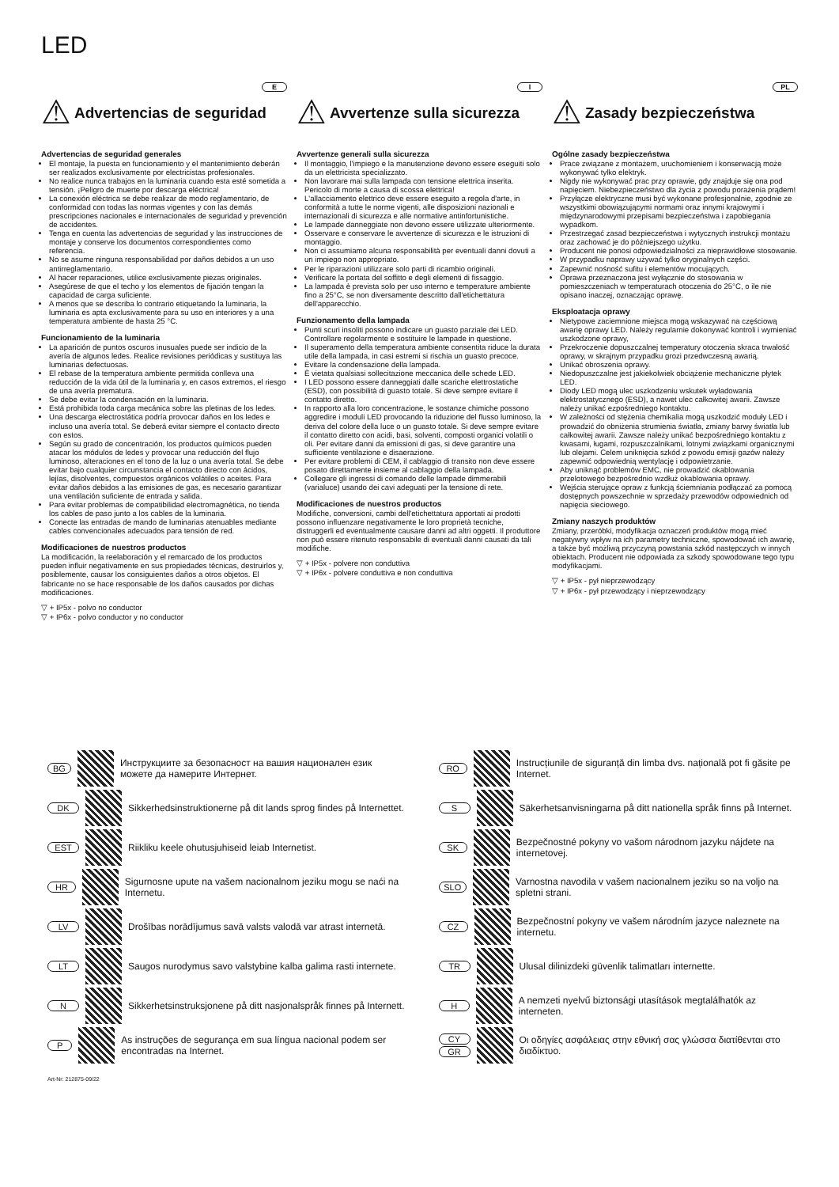LED
E
⚠ Advertencias de seguridad
Advertencias de seguridad generales
El montaje, la puesta en funcionamiento y el mantenimiento deberán ser realizados exclusivamente por electricistas profesionales.
No realice nunca trabajos en la luminaria cuando esta esté sometida a tensión. ¡Peligro de muerte por descarga eléctrica!
La conexión eléctrica se debe realizar de modo reglamentario, de conformidad con todas las normas vigentes y con las demás prescripciones nacionales e internacionales de seguridad y prevención de accidentes.
Tenga en cuenta las advertencias de seguridad y las instrucciones de montaje y conserve los documentos correspondientes como referencia.
No se asume ninguna responsabilidad por daños debidos a un uso antirreglamentario.
Al hacer reparaciones, utilice exclusivamente piezas originales.
Asegúrese de que el techo y los elementos de fijación tengan la capacidad de carga suficiente.
A menos que se describa lo contrario etiquetando la luminaria, la luminaria es apta exclusivamente para su uso en interiores y a una temperatura ambiente de hasta 25 °C.
Funcionamiento de la luminaria
La aparición de puntos oscuros inusuales puede ser indicio de la avería de algunos ledes. Realice revisiones periódicas y sustituya las luminarias defectuosas.
El rebase de la temperatura ambiente permitida conlleva una reducción de la vida útil de la luminaria y, en casos extremos, el riesgo de una avería prematura.
Se debe evitar la condensación en la luminaria.
Está prohibida toda carga mecánica sobre las pletinas de los ledes.
Una descarga electrostática podría provocar daños en los ledes e incluso una avería total. Se deberá evitar siempre el contacto directo con estos.
Según su grado de concentración, los productos químicos pueden atacar los módulos de ledes y provocar una reducción del flujo luminoso, alteraciones en el tono de la luz o una avería total. Se debe evitar bajo cualquier circunstancia el contacto directo con ácidos, lejías, disolventes, compuestos orgánicos volátiles o aceites. Para evitar daños debidos a las emisiones de gas, es necesario garantizar una ventilación suficiente de entrada y salida.
Para evitar problemas de compatibilidad electromagnética, no tienda los cables de paso junto a los cables de la luminaria.
Conecte las entradas de mando de luminarias atenuables mediante cables convencionales adecuados para tensión de red.
Modificaciones de nuestros productos
La modificación, la reelaboración y el remarcado de los productos pueden influir negativamente en sus propiedades técnicas, destruirlos y, posiblemente, causar los consiguientes daños a otros objetos. El fabricante no se hace responsable de los daños causados por dichas modificaciones.
▽ + IP5x - polvo no conductor
▽ + IP6x - polvo conductor y no conductor
I
⚠ Avvertenze sulla sicurezza
Avvertenze generali sulla sicurezza
Il montaggio, l'impiego e la manutenzione devono essere eseguiti solo da un elettricista specializzato.
Non lavorare mai sulla lampada con tensione elettrica inserita. Pericolo di morte a causa di scossa elettrica!
L'allacciamento elettrico deve essere eseguito a regola d'arte, in conformità a tutte le norme vigenti, alle disposizioni nazionali e internazionali di sicurezza e alle normative antinfortunistiche.
Le lampade danneggiate non devono essere utilizzate ulteriormente.
Osservare e conservare le avvertenze di sicurezza e le istruzioni di montaggio.
Non ci assumiamo alcuna responsabilità per eventuali danni dovuti a un impiego non appropriato.
Per le riparazioni utilizzare solo parti di ricambio originali.
Verificare la portata del soffitto e degli elementi di fissaggio.
La lampada è prevista solo per uso interno e temperature ambiente fino a 25°C, se non diversamente descritto dall'etichettatura dell'apparecchio.
Funzionamento della lampada
Punti scuri insoliti possono indicare un guasto parziale dei LED. Controllare regolarmente e sostituire le lampade in questione.
Il superamento della temperatura ambiente consentita riduce la durata utile della lampada, in casi estremi si rischia un guasto precoce.
Evitare la condensazione della lampada.
È vietata qualsiasi sollecitazione meccanica delle schede LED.
I LED possono essere danneggiati dalle scariche elettrostatiche (ESD), con possibilità di guasto totale. Si deve sempre evitare il contatto diretto.
In rapporto alla loro concentrazione, le sostanze chimiche possono aggredire i moduli LED provocando la riduzione del flusso luminoso, la deriva del colore della luce o un guasto totale. Si deve sempre evitare il contatto diretto con acidi, basi, solventi, composti organici volatili o oli. Per evitare danni da emissioni di gas, si deve garantire una sufficiente ventilazione e disaerazione.
Per evitare problemi di CEM, il cablaggio di transito non deve essere posato direttamente insieme al cablaggio della lampada.
Collegare gli ingressi di comando delle lampade dimmerabili (varialuce) usando dei cavi adeguati per la tensione di rete.
Modificaciones de nuestros productos
Modifiche, conversioni, cambi dell'etichettatura apportati ai prodotti possono influenzare negativamente le loro proprietà tecniche, distruggerli ed eventualmente causare danni ad altri oggetti. Il produttore non può essere ritenuto responsabile di eventuali danni causati da tali modifiche.
▽ + IP5x - polvere non conduttiva
▽ + IP6x - polvere conduttiva e non conduttiva
PL
⚠ Zasady bezpieczeństwa
Ogólne zasady bezpieczeństwa
Prace związane z montażem, uruchomieniem i konserwacją może wykonywać tylko elektryk.
Nigdy nie wykonywać prac przy oprawie, gdy znajduje się ona pod napięciem. Niebezpieczeństwo dla życia z powodu porażenia prądem!
Przyłącze elektryczne musi być wykonane profesjonalnie, zgodnie ze wszystkimi obowiązującymi normami oraz innymi krajowymi i międzynarodowymi przepisami bezpieczeństwa i zapobiegania wypadkom.
Przestrzegać zasad bezpieczeństwa i wytycznych instrukcji montażu oraz zachować je do późniejszego użytku.
Producent nie ponosi odpowiedzialności za nieprawidłowe stosowanie.
W przypadku naprawy używać tylko oryginalnych części.
Zapewnić nośność sufitu i elementów mocujących.
Oprawa przeznaczona jest wyłącznie do stosowania w pomieszczeniach w temperaturach otoczenia do 25°C, o ile nie opisano inaczej, oznaczając oprawę.
Eksploatacja oprawy
Nietypowe zaciemnione miejsca mogą wskazywać na częściową awarię oprawy LED. Należy regularnie dokonywać kontroli i wymieniać uszkodzone oprawy,
Przekroczenie dopuszczalnej temperatury otoczenia skraca trwałość oprawy, w skrajnym przypadku grozi przedwczesną awarią.
Unikać obroszenia oprawy.
Niedopuszczalne jest jakiekolwiek obciążenie mechaniczne płytek LED.
Diody LED mogą ulec uszkodzeniu wskutek wyładowania elektrostatycznego (ESD), a nawet ulec całkowitej awarii. Zawsze należy unikać ezpośredniego kontaktu.
W zależności od stężenia chemikalia mogą uszkodzić moduły LED i prowadzić do obniżenia strumienia światła, zmiany barwy światła lub całkowitej awarii. Zawsze należy unikać bezpośredniego kontaktu z kwasami, ługami, rozpuszczalnikami, lotnymi związkami organicznymi lub olejami. Celem uniknięcia szkód z powodu emisji gazów należy zapewnić odpowiednią wentylację i odpowietrzanie.
Aby uniknąć problemów EMC, nie prowadzić okablowania przelotowego bezpośrednio wzdłuż okablowania oprawy.
Wejścia sterujące opraw z funkcją ściemniania podłączać za pomocą dostępnych powszechnie w sprzedaży przewodów odpowiednich od napięcia sieciowego.
Zmiany naszych produktów
Zmiany, przeróbki, modyfikacja oznaczeń produktów mogą mieć negatywny wpływ na ich parametry techniczne, spowodować ich awarię, a także być możliwą przyczyną powstania szkód następczych w innych obiektach. Producent nie odpowiada za szkody spowodowane tego typu modyfikacjami.
▽ + IP5x - pył nieprzewodzący
▽ + IP6x - pył przewodzący i nieprzewodzący
BG Инструкциите за безопасност на вашия национален език можете да намерите Интернет.
RO Instrucțiunile de siguranță din limba dvs. națională pot fi găsite pe Internet.
DK Sikkerhedsinstruktionerne på dit lands sprog findes på Internettet.
S Säkerhetsanvisningarna på ditt nationella språk finns på Internet.
EST Riikliku keele ohutusjuhiseid leiab Internetist.
SK Bezpečnostné pokyny vo vašom národnom jazyku nájdete na internetovej.
HR Sigurnosne upute na vašem nacionalnom jeziku mogu se naći na Internetu.
SLO Varnostna navodila v vašem nacionalnem jeziku so na voljo na spletni strani.
LV Drošības norādījumus savā valsts valodā var atrast internetā.
CZ Bezpečnostní pokyny ve vašem národním jazyce naleznete na internetu.
LT Saugos nurodymus savo valstybine kalba galima rasti internete.
TR Ulusal dilinizdeki güvenlik talimatları internette.
N Sikkerhetsinstruksjonene på ditt nasjonalspråk finnes på Internett.
H A nemzeti nyelvű biztonsági utasítások megtalálhatók az interneten.
P As instruções de segurança em sua língua nacional podem ser encontradas na Internet.
CY
GR Οι οδηγίες ασφάλειας στην εθνική σας γλώσσα διατίθενται στο διαδίκτυο.
Art-Nr: 212875-09/22